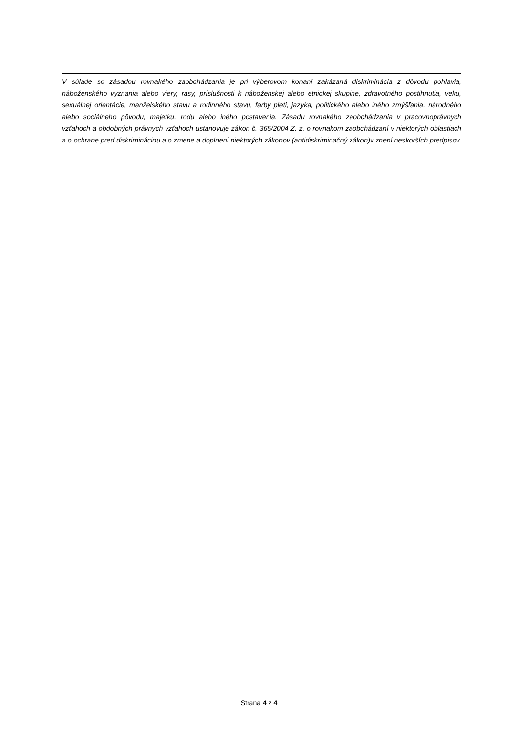V súlade so zásadou rovnakého zaobchádzania je pri výberovom konaní zakázaná diskriminácia z dôvodu pohlavia, náboženského vyznania alebo viery, rasy, príslušnosti k náboženskej alebo etnickej skupine, zdravotného postihnutia, veku, sexuálnej orientácie, manželského stavu a rodinného stavu, farby pleti, jazyka, politického alebo iného zmýšľania, národného alebo sociálneho pôvodu, majetku, rodu alebo iného postavenia. Zásadu rovnakého zaobchádzania v pracovnoprávnych vzťahoch a obdobných právnych vzťahoch ustanovuje zákon č. 365/2004 Z. z. o rovnakom zaobchádzaní v niektorých oblastiach a o ochrane pred diskrimináciou a o zmene a doplnení niektorých zákonov (antidiskriminačný zákon)v znení neskorších predpisov.
Strana 4 z 4